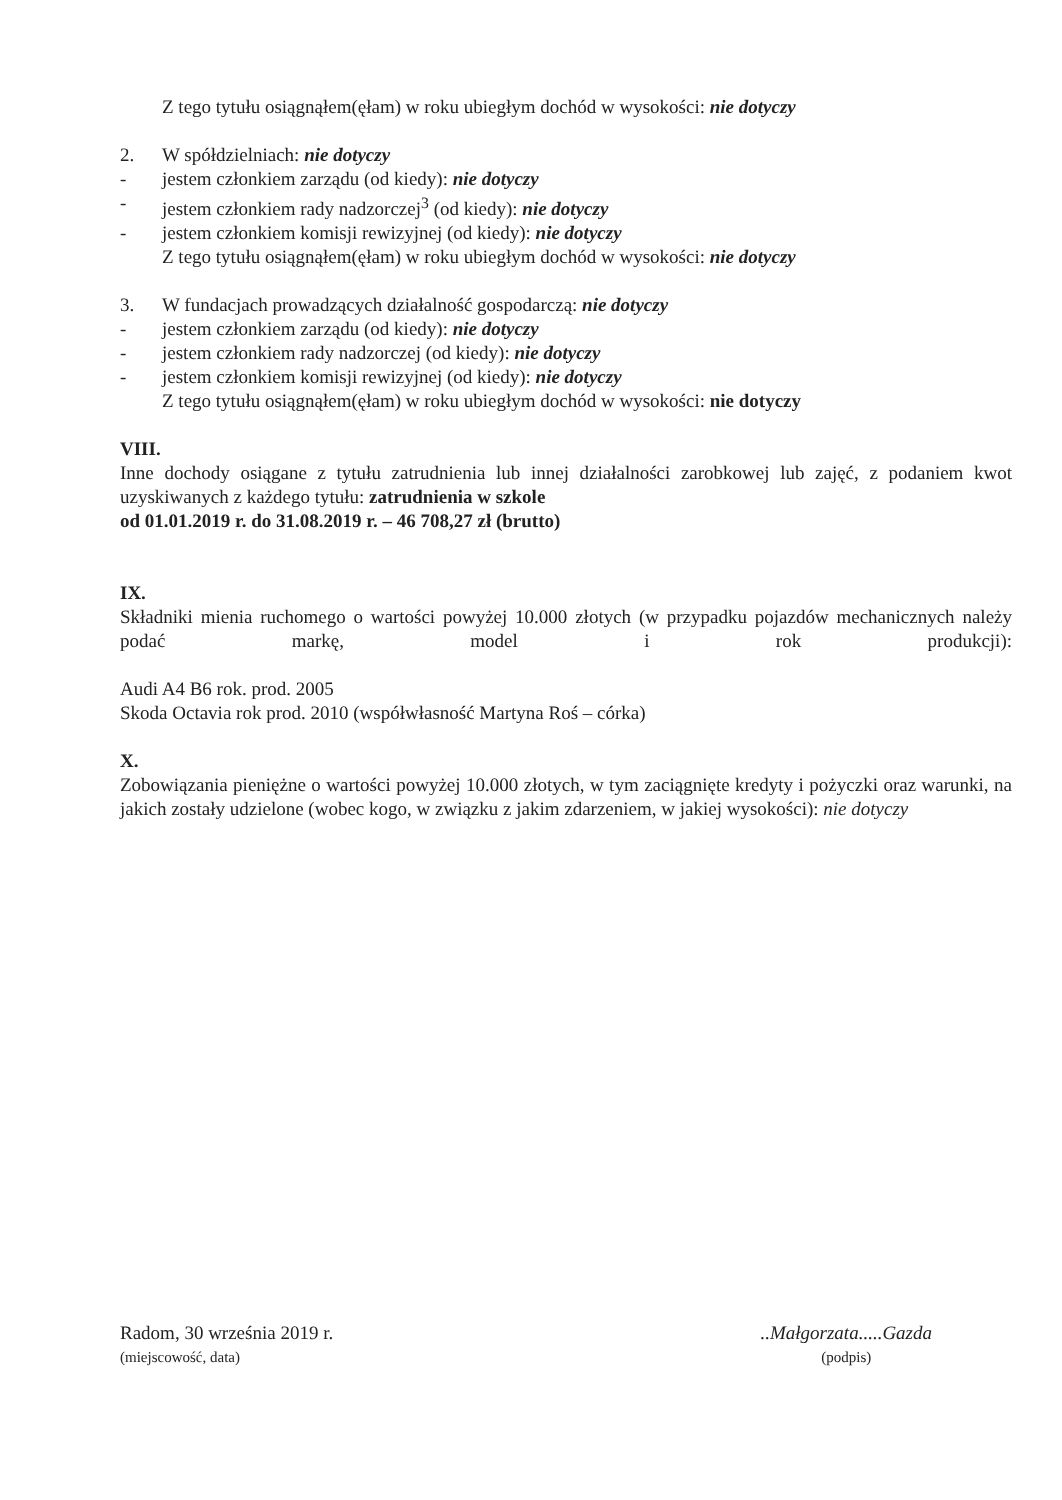Z tego tytułu osiągnąłem(ęłam) w roku ubiegłym dochód w wysokości: nie dotyczy
2. W spółdzielniach: nie dotyczy
- jestem członkiem zarządu (od kiedy): nie dotyczy
- jestem członkiem rady nadzorczej<sup>3</sup> (od kiedy): nie dotyczy
- jestem członkiem komisji rewizyjnej (od kiedy): nie dotyczy
Z tego tytułu osiągnąłem(ęłam) w roku ubiegłym dochód w wysokości: nie dotyczy
3. W fundacjach prowadzących działalność gospodarczą: nie dotyczy
- jestem członkiem zarządu (od kiedy): nie dotyczy
- jestem członkiem rady nadzorczej (od kiedy): nie dotyczy
- jestem członkiem komisji rewizyjnej (od kiedy): nie dotyczy
Z tego tytułu osiągnąłem(ęłam) w roku ubiegłym dochód w wysokości: nie dotyczy
VIII.
Inne dochody osiągane z tytułu zatrudnienia lub innej działalności zarobkowej lub zajęć, z podaniem kwot uzyskiwanych z każdego tytułu: zatrudnienia w szkole
od 01.01.2019 r. do 31.08.2019 r. – 46 708,27 zł (brutto)
IX.
Składniki mienia ruchomego o wartości powyżej 10.000 złotych (w przypadku pojazdów mechanicznych należy podać markę, model i rok produkcji):
Audi A4 B6 rok. prod. 2005
Skoda Octavia rok prod. 2010 (współwłasność Martyna Roś – córka)
X.
Zobowiązania pieniężne o wartości powyżej 10.000 złotych, w tym zaciągnięte kredyty i pożyczki oraz warunki, na jakich zostały udzielone (wobec kogo, w związku z jakim zdarzeniem, w jakiej wysokości): nie dotyczy
Radom, 30 września 2019 r.
(miejscowość, data)
..Małgorzata.....Gazda
(podpis)